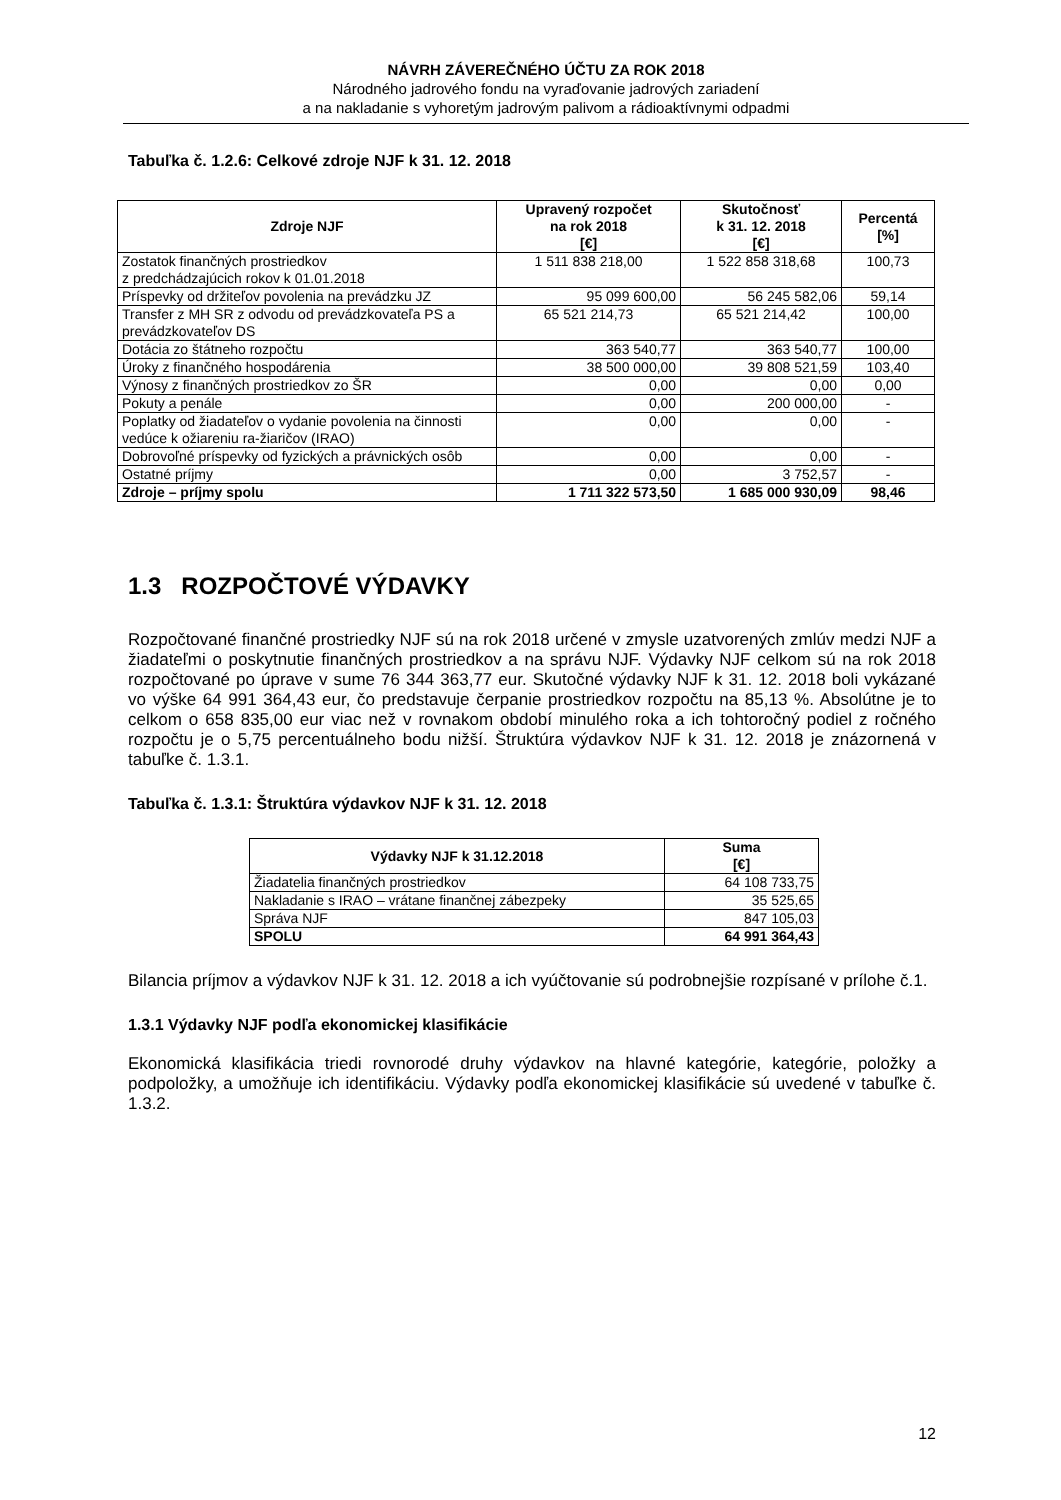NÁVRH ZÁVEREČNÉHO ÚČTU ZA ROK 2018
Národného jadrového fondu na vyraďovanie jadrových zariadení
a na nakladanie s vyhoretým jadrovým palivom a rádioaktívnymi odpadmi
Tabuľka č. 1.2.6: Celkové zdroje NJF k 31. 12. 2018
| Zdroje NJF | Upravený rozpočet na rok 2018 [€] | Skutočnosť k 31. 12. 2018 [€] | Percentá [%] |
| --- | --- | --- | --- |
| Zostatok finančných prostriedkov z predchádzajúcich rokov k 01.01.2018 | 1 511 838 218,00 | 1 522 858 318,68 | 100,73 |
| Príspevky od držiteľov povolenia na prevádzku JZ | 95 099 600,00 | 56 245 582,06 | 59,14 |
| Transfer z MH SR z odvodu od prevádzkovateľa PS a prevádzkovateľov DS | 65 521 214,73 | 65 521 214,42 | 100,00 |
| Dotácia zo štátneho rozpočtu | 363 540,77 | 363 540,77 | 100,00 |
| Úroky z finančného hospodárenia | 38 500 000,00 | 39 808 521,59 | 103,40 |
| Výnosy z finančných prostriedkov zo ŠR | 0,00 | 0,00 | 0,00 |
| Pokuty a penále | 0,00 | 200 000,00 | - |
| Poplatky od žiadateľov o vydanie povolenia na činnosti vedúce k ožiareniu ra-žiaričov (IRAO) | 0,00 | 0,00 | - |
| Dobrovoľné príspevky od fyzických a právnických osôb | 0,00 | 0,00 | - |
| Ostatné príjmy | 0,00 | 3 752,57 | - |
| Zdroje – príjmy spolu | 1 711 322 573,50 | 1 685 000 930,09 | 98,46 |
1.3 ROZPOČTOVÉ VÝDAVKY
Rozpočtované finančné prostriedky NJF sú na rok 2018 určené v zmysle uzatvorených zmlúv medzi NJF a žiadateľmi o poskytnutie finančných prostriedkov a na správu NJF. Výdavky NJF celkom sú na rok 2018 rozpočtované po úprave v sume 76 344 363,77 eur. Skutočné výdavky NJF k 31. 12. 2018 boli vykázané vo výške 64 991 364,43 eur, čo predstavuje čerpanie prostriedkov rozpočtu na 85,13 %. Absolútne je to celkom o 658 835,00 eur viac než v rovnakom období minulého roka a ich tohtoročný podiel z ročného rozpočtu je o 5,75 percentuálneho bodu nižší. Štruktúra výdavkov NJF k 31. 12. 2018 je znázornená v tabuľke č. 1.3.1.
Tabuľka č. 1.3.1: Štruktúra výdavkov NJF k 31. 12. 2018
| Výdavky NJF k 31.12.2018 | Suma [€] |
| --- | --- |
| Žiadatelia finančných prostriedkov | 64 108 733,75 |
| Nakladanie s IRAO – vrátane finančnej zábezpeky | 35 525,65 |
| Správa NJF | 847 105,03 |
| SPOLU | 64 991 364,43 |
Bilancia príjmov a výdavkov NJF k 31. 12. 2018 a ich vyúčtovanie sú podrobnejšie rozpísané v prílohe č.1.
1.3.1 Výdavky NJF podľa ekonomickej klasifikácie
Ekonomická klasifikácia triedi rovnorodé druhy výdavkov na hlavné kategórie, kategórie, položky a podpoložky, a umožňuje ich identifikáciu. Výdavky podľa ekonomickej klasifikácie sú uvedené v tabuľke č. 1.3.2.
12